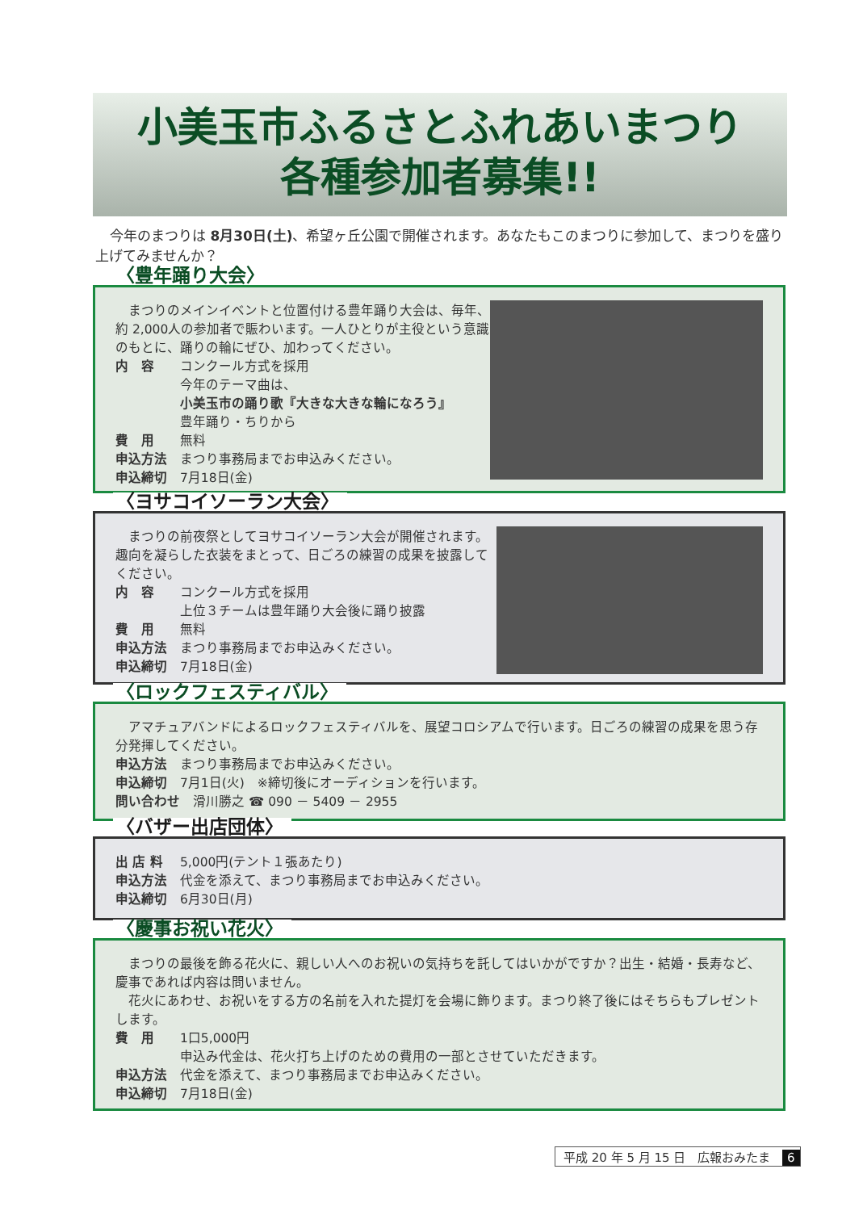小美玉市ふるさとふれあいまつり
各種参加者募集!!
今年のまつりは 8月30日(土)、希望ヶ丘公園で開催されます。あなたもこのまつりに参加して、まつりを盛り上げてみませんか？
〈豊年踊り大会〉
まつりのメインイベントと位置付ける豊年踊り大会は、毎年、約 2,000人の参加者で賑わいます。一人ひとりが主役という意識のもとに、踊りの輪にぜひ、加わってください。
内　容 コンクール方式を採用
今年のテーマ曲は、
小美玉市の踊り歌『大きな大きな輪になろう』
豊年踊り・ちりから
費　用 無料
申込方法 まつり事務局までお申込みください。
申込締切 7月18日(金)
〈ヨサコイソーラン大会〉
まつりの前夜祭としてヨサコイソーラン大会が開催されます。趣向を凝らした衣装をまとって、日ごろの練習の成果を披露してください。
内　容 コンクール方式を採用
上位３チームは豊年踊り大会後に踊り披露
費　用 無料
申込方法 まつり事務局までお申込みください。
申込締切 7月18日(金)
〈ロックフェスティバル〉
アマチュアバンドによるロックフェスティバルを、展望コロシアムで行います。日ごろの練習の成果を思う存分発揮してください。
申込方法 まつり事務局までお申込みください。
申込締切 7月1日(火)　※締切後にオーディションを行います。
問い合わせ 　滑川勝之 ☎ 090 － 5409 － 2955
〈バザー出店団体〉
出 店 料 5,000円(テント１張あたり)
申込方法 代金を添えて、まつり事務局までお申込みください。
申込締切 6月30日(月)
〈慶事お祝い花火〉
まつりの最後を飾る花火に、親しい人へのお祝いの気持ちを託してはいかがですか？出生・結婚・長寿など、慶事であれば内容は問いません。
花火にあわせ、お祝いをする方の名前を入れた提灯を会場に飾ります。まつり終了後にはそちらもプレゼントします。
費　用 1口5,000円
申込み代金は、花火打ち上げのための費用の一部とさせていただきます。
申込方法 代金を添えて、まつり事務局までお申込みください。
申込締切 7月18日(金)
平成 20 年 5 月 15 日　広報おみたま 6